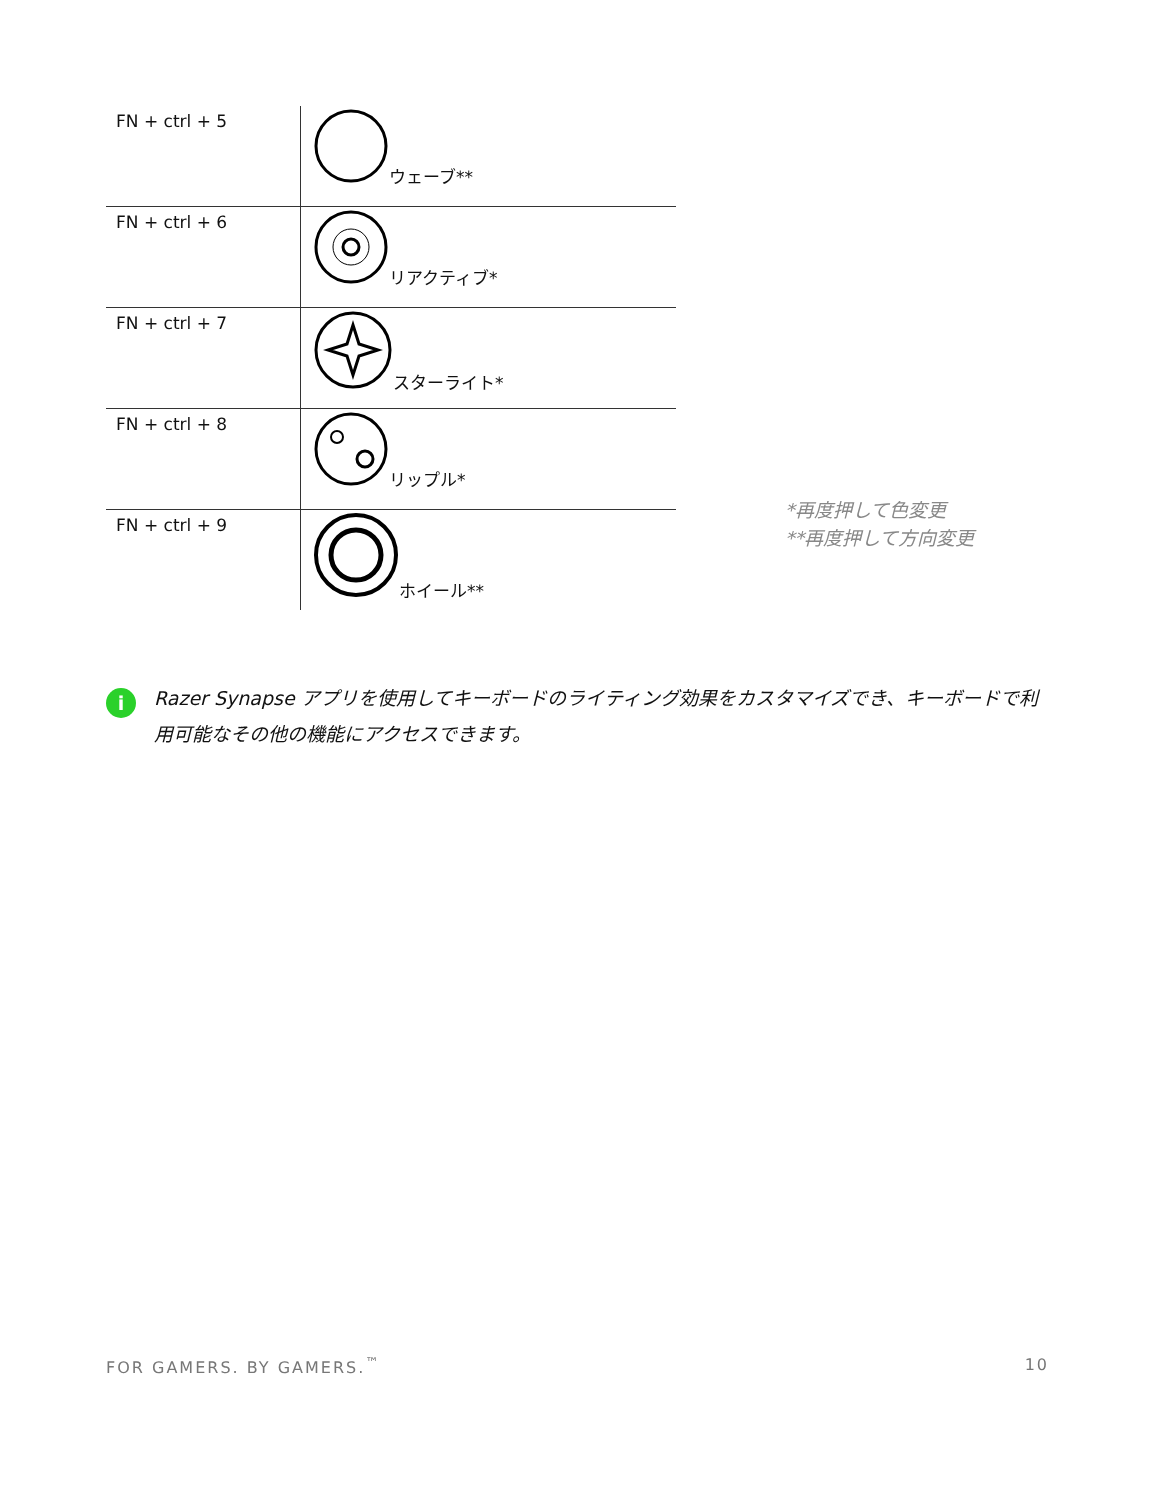| FN + ctrl + 5 | ウェーブ** |
| FN + ctrl + 6 | リアクティブ* |
| FN + ctrl + 7 | スターライト* |
| FN + ctrl + 8 | リップル* |
| FN + ctrl + 9 | ホイール** |
*再度押して色変更
**再度押して方向変更
i
Razer Synapse アプリを使用してキーボードのライティング効果をカスタマイズでき、キーボードで利用可能なその他の機能にアクセスできます。
FOR GAMERS. BY GAMERS.<sup>™</sup> 10